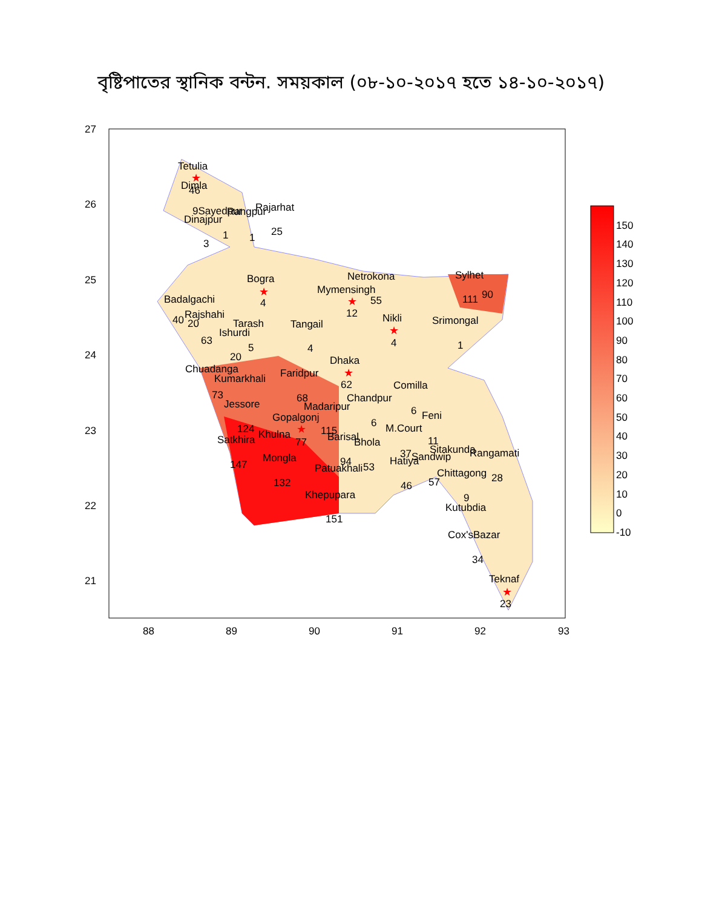বৃষ্টিপাতের স্থানিক বন্টন. সময়কাল (০৮-১০-২০১৭ হতে ১৪-১০-২০১৭)
27
26
25
24
23
22
21
88
89
90
91
92
93
Tetulia
Dimla
46
9Sayedpur
Rangpur
Rajarhat
Dinajpur
3
1
1
25
Bogra
4
Netrokona
Sylhet
Mymensingh
55
111
90
Badalgachi
Rajshahi
40
20
12
Nikli
Srimongal
4
1
Tarash
Tangail
Ishurdi
63
5
4
20
Dhaka
Chuadanga
Faridpur
Kumarkhali
62
Comilla
68
Chandpur
73
Jessore
Madaripur
6
Feni
Gopalgonj
6
124
Khulna
115
M.Court
77
Satkhira
Barisal
Bhola
11
37
Sitakunda
Rangamati
Sandwip
Mongla
94
Hatiya
147
Patuakhali
53
Chittagong
28
132
57
46
Khepupara
9
Kutubdia
151
Cox'sBazar
34
Teknaf
23
★
★
★
★
★
★
★
150
140
130
120
110
100
90
80
70
60
50
40
30
20
10
0
-10